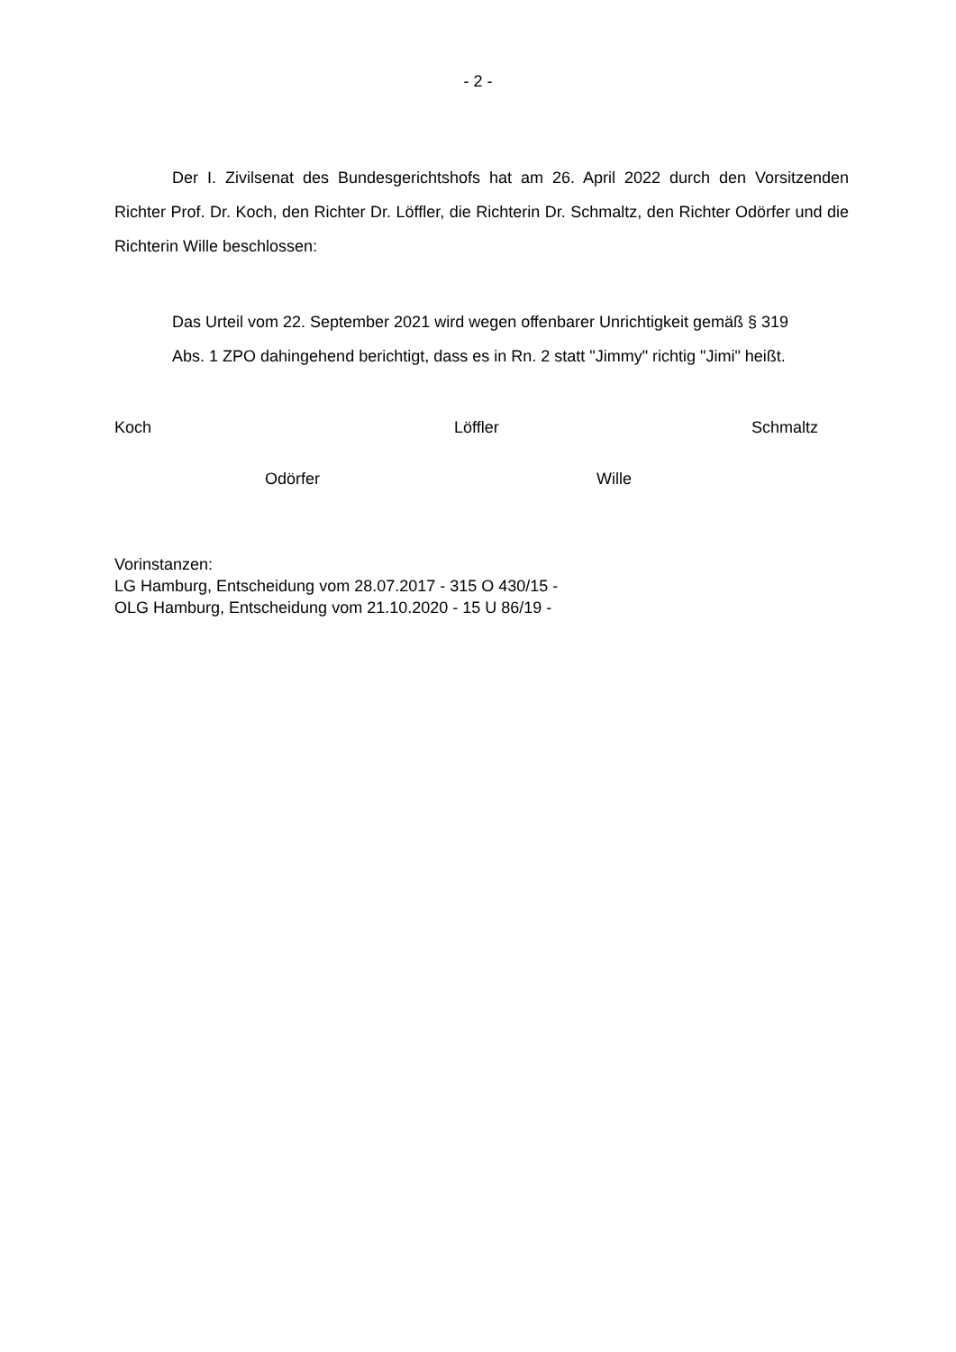- 2 -
Der I. Zivilsenat des Bundesgerichtshofs hat am 26. April 2022 durch den Vorsitzenden Richter Prof. Dr. Koch, den Richter Dr. Löffler, die Richterin Dr. Schmaltz, den Richter Odörfer und die Richterin Wille beschlossen:
Das Urteil vom 22. September 2021 wird wegen offenbarer Unrichtigkeit gemäß § 319 Abs. 1 ZPO dahingehend berichtigt, dass es in Rn. 2 statt "Jimmy" richtig "Jimi" heißt.
Koch Löffler Schmaltz
Odörfer Wille
Vorinstanzen:
LG Hamburg, Entscheidung vom 28.07.2017 - 315 O 430/15 -
OLG Hamburg, Entscheidung vom 21.10.2020 - 15 U 86/19 -